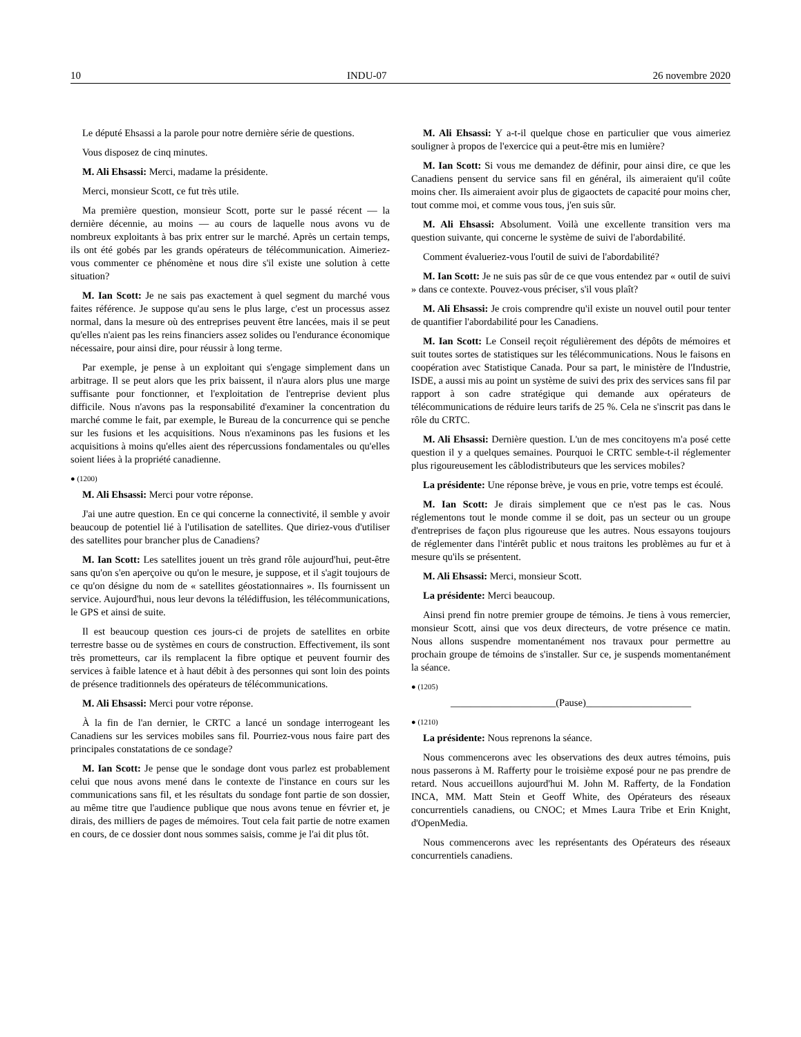10 INDU-07 26 novembre 2020
Le député Ehsassi a la parole pour notre dernière série de questions.
Vous disposez de cinq minutes.
M. Ali Ehsassi: Merci, madame la présidente.
Merci, monsieur Scott, ce fut très utile.
Ma première question, monsieur Scott, porte sur le passé récent — la dernière décennie, au moins — au cours de laquelle nous avons vu de nombreux exploitants à bas prix entrer sur le marché. Après un certain temps, ils ont été gobés par les grands opérateurs de télécommunication. Aimeriez-vous commenter ce phénomène et nous dire s'il existe une solution à cette situation?
M. Ian Scott: Je ne sais pas exactement à quel segment du marché vous faites référence. Je suppose qu'au sens le plus large, c'est un processus assez normal, dans la mesure où des entreprises peuvent être lancées, mais il se peut qu'elles n'aient pas les reins financiers assez solides ou l'endurance économique nécessaire, pour ainsi dire, pour réussir à long terme.
Par exemple, je pense à un exploitant qui s'engage simplement dans un arbitrage. Il se peut alors que les prix baissent, il n'aura alors plus une marge suffisante pour fonctionner, et l'exploitation de l'entreprise devient plus difficile. Nous n'avons pas la responsabilité d'examiner la concentration du marché comme le fait, par exemple, le Bureau de la concurrence qui se penche sur les fusions et les acquisitions. Nous n'examinons pas les fusions et les acquisitions à moins qu'elles aient des répercussions fondamentales ou qu'elles soient liées à la propriété canadienne.
● (1200)
M. Ali Ehsassi: Merci pour votre réponse.
J'ai une autre question. En ce qui concerne la connectivité, il semble y avoir beaucoup de potentiel lié à l'utilisation de satellites. Que diriez-vous d'utiliser des satellites pour brancher plus de Canadiens?
M. Ian Scott: Les satellites jouent un très grand rôle aujourd'hui, peut-être sans qu'on s'en aperçoive ou qu'on le mesure, je suppose, et il s'agit toujours de ce qu'on désigne du nom de « satellites géostationnaires ». Ils fournissent un service. Aujourd'hui, nous leur devons la télédiffusion, les télécommunications, le GPS et ainsi de suite.
Il est beaucoup question ces jours-ci de projets de satellites en orbite terrestre basse ou de systèmes en cours de construction. Effectivement, ils sont très prometteurs, car ils remplacent la fibre optique et peuvent fournir des services à faible latence et à haut débit à des personnes qui sont loin des points de présence traditionnels des opérateurs de télécommunications.
M. Ali Ehsassi: Merci pour votre réponse.
À la fin de l'an dernier, le CRTC a lancé un sondage interrogeant les Canadiens sur les services mobiles sans fil. Pourriez-vous nous faire part des principales constatations de ce sondage?
M. Ian Scott: Je pense que le sondage dont vous parlez est probablement celui que nous avons mené dans le contexte de l'instance en cours sur les communications sans fil, et les résultats du sondage font partie de son dossier, au même titre que l'audience publique que nous avons tenue en février et, je dirais, des milliers de pages de mémoires. Tout cela fait partie de notre examen en cours, de ce dossier dont nous sommes saisis, comme je l'ai dit plus tôt.
M. Ali Ehsassi: Y a-t-il quelque chose en particulier que vous aimeriez souligner à propos de l'exercice qui a peut-être mis en lumière?
M. Ian Scott: Si vous me demandez de définir, pour ainsi dire, ce que les Canadiens pensent du service sans fil en général, ils aimeraient qu'il coûte moins cher. Ils aimeraient avoir plus de gigaoctets de capacité pour moins cher, tout comme moi, et comme vous tous, j'en suis sûr.
M. Ali Ehsassi: Absolument. Voilà une excellente transition vers ma question suivante, qui concerne le système de suivi de l'abordabilité.
Comment évalueriez-vous l'outil de suivi de l'abordabilité?
M. Ian Scott: Je ne suis pas sûr de ce que vous entendez par « outil de suivi » dans ce contexte. Pouvez-vous préciser, s'il vous plaît?
M. Ali Ehsassi: Je crois comprendre qu'il existe un nouvel outil pour tenter de quantifier l'abordabilité pour les Canadiens.
M. Ian Scott: Le Conseil reçoit régulièrement des dépôts de mémoires et suit toutes sortes de statistiques sur les télécommunications. Nous le faisons en coopération avec Statistique Canada. Pour sa part, le ministère de l'Industrie, ISDE, a aussi mis au point un système de suivi des prix des services sans fil par rapport à son cadre stratégique qui demande aux opérateurs de télécommunications de réduire leurs tarifs de 25 %. Cela ne s'inscrit pas dans le rôle du CRTC.
M. Ali Ehsassi: Dernière question. L'un de mes concitoyens m'a posé cette question il y a quelques semaines. Pourquoi le CRTC semble-t-il réglementer plus rigoureusement les câblodistributeurs que les services mobiles?
La présidente: Une réponse brève, je vous en prie, votre temps est écoulé.
M. Ian Scott: Je dirais simplement que ce n'est pas le cas. Nous réglementons tout le monde comme il se doit, pas un secteur ou un groupe d'entreprises de façon plus rigoureuse que les autres. Nous essayons toujours de réglementer dans l'intérêt public et nous traitons les problèmes au fur et à mesure qu'ils se présentent.
M. Ali Ehsassi: Merci, monsieur Scott.
La présidente: Merci beaucoup.
Ainsi prend fin notre premier groupe de témoins. Je tiens à vous remercier, monsieur Scott, ainsi que vos deux directeurs, de votre présence ce matin. Nous allons suspendre momentanément nos travaux pour permettre au prochain groupe de témoins de s'installer. Sur ce, je suspends momentanément la séance.
● (1205)
_____________________(Pause)_____________________
● (1210)
La présidente: Nous reprenons la séance.
Nous commencerons avec les observations des deux autres témoins, puis nous passerons à M. Rafferty pour le troisième exposé pour ne pas prendre de retard. Nous accueillons aujourd'hui M. John M. Rafferty, de la Fondation INCA, MM. Matt Stein et Geoff White, des Opérateurs des réseaux concurrentiels canadiens, ou CNOC; et Mmes Laura Tribe et Erin Knight, d'OpenMedia.
Nous commencerons avec les représentants des Opérateurs des réseaux concurrentiels canadiens.